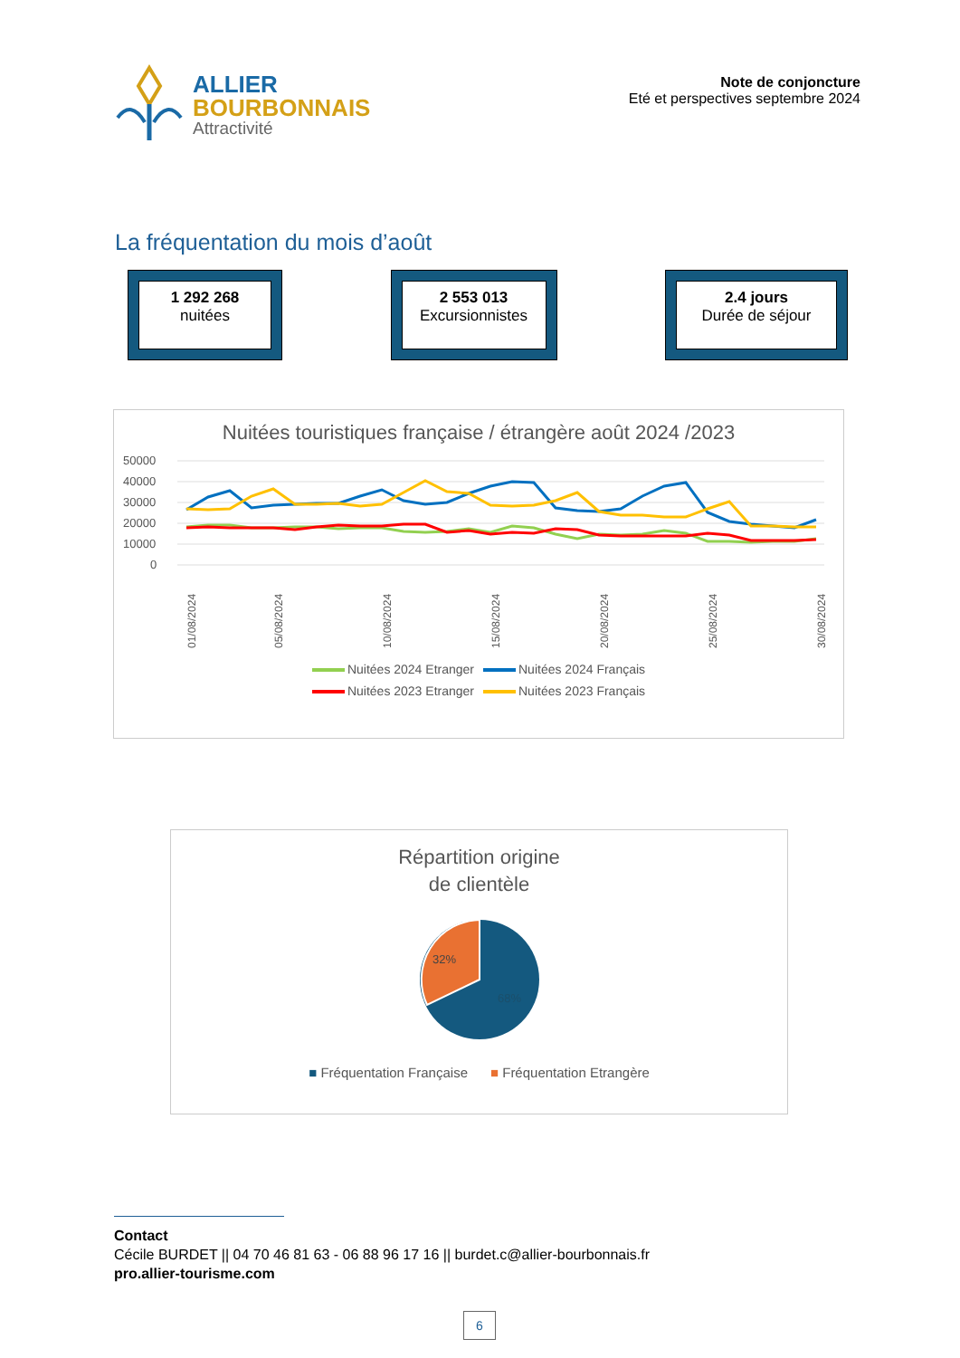ALLIER
BOURBONNAIS
Attractivité
Note de conjoncture
Eté et perspectives septembre 2024
La fréquentation du mois d’août
1 292 268
nuitées
2 553 013
Excursionnistes
2.4 jours
Durée de séjour
Nuitées touristiques française / étrangère août 2024 /2023
50000
40000
30000
20000
10000
0
01/08/2024
05/08/2024
10/08/2024
15/08/2024
20/08/2024
25/08/2024
30/08/2024
Nuitées 2024 Etranger Nuitées 2024 Français Nuitées 2023 Etranger Nuitées 2023 Français
Répartition origine
de clientèle
32%
68%
■ Fréquentation Française ■ Fréquentation Etrangère
Contact
Cécile BURDET || 04 70 46 81 63 - 06 88 96 17 16 || burdet.c@allier-bourbonnais.fr
pro.allier-tourisme.com
6